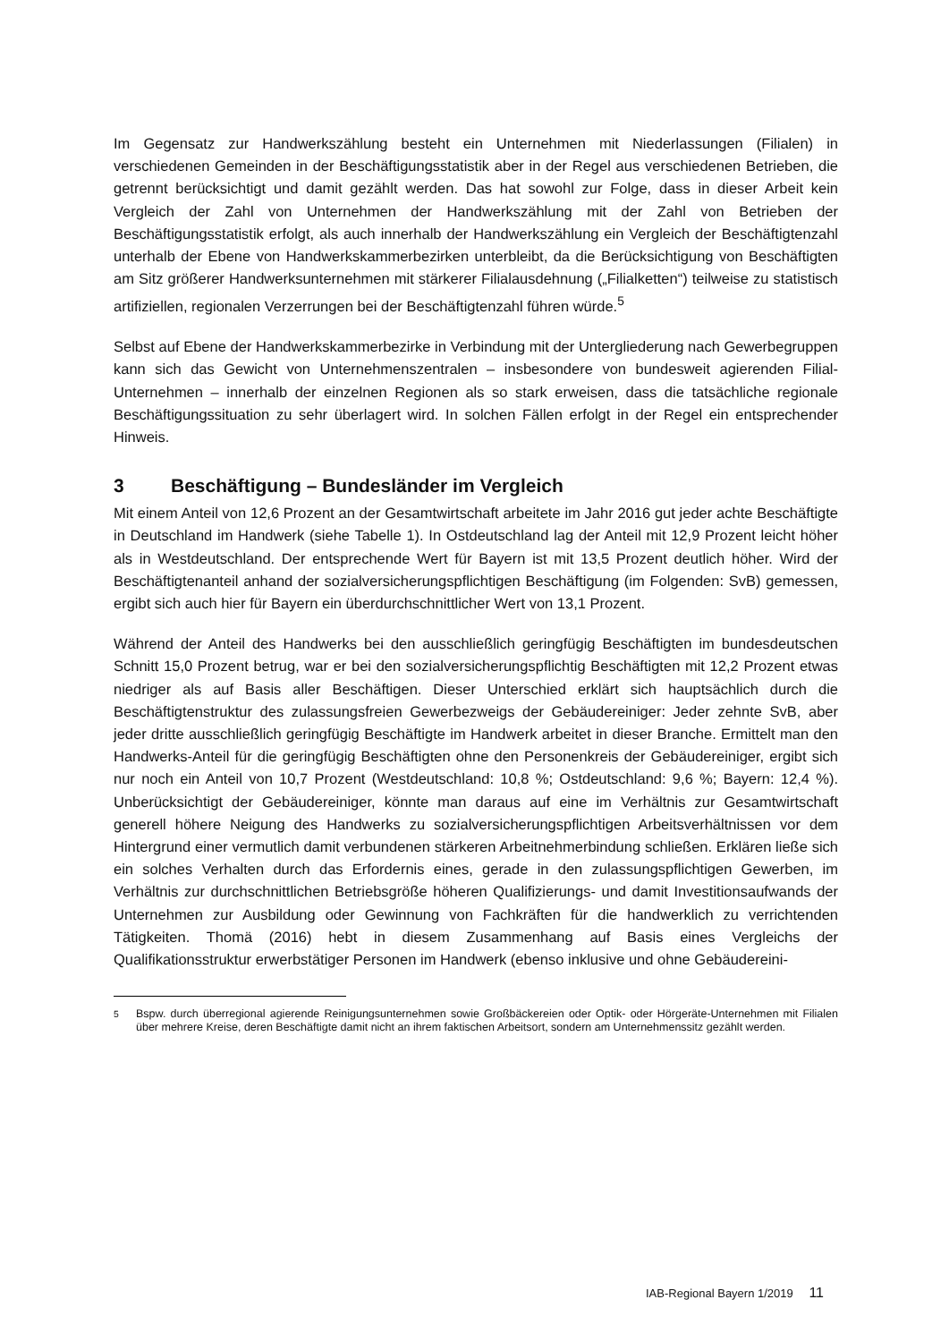Im Gegensatz zur Handwerkszählung besteht ein Unternehmen mit Niederlassungen (Filialen) in verschiedenen Gemeinden in der Beschäftigungsstatistik aber in der Regel aus verschiedenen Betrieben, die getrennt berücksichtigt und damit gezählt werden. Das hat sowohl zur Folge, dass in dieser Arbeit kein Vergleich der Zahl von Unternehmen der Handwerkszählung mit der Zahl von Betrieben der Beschäftigungsstatistik erfolgt, als auch innerhalb der Handwerkszählung ein Vergleich der Beschäftigtenzahl unterhalb der Ebene von Handwerkskammerbezirken unterbleibt, da die Berücksichtigung von Beschäftigten am Sitz größerer Handwerksunternehmen mit stärkerer Filialausdehnung („Filialketten“) teilweise zu statistisch artifiziellen, regionalen Verzerrungen bei der Beschäftigtenzahl führen würde.<sup>5</sup>
Selbst auf Ebene der Handwerkskammerbezirke in Verbindung mit der Untergliederung nach Gewerbegruppen kann sich das Gewicht von Unternehmenszentralen – insbesondere von bundesweit agierenden Filial-Unternehmen – innerhalb der einzelnen Regionen als so stark erweisen, dass die tatsächliche regionale Beschäftigungssituation zu sehr überlagert wird. In solchen Fällen erfolgt in der Regel ein entsprechender Hinweis.
3 Beschäftigung – Bundesländer im Vergleich
Mit einem Anteil von 12,6 Prozent an der Gesamtwirtschaft arbeitete im Jahr 2016 gut jeder achte Beschäftigte in Deutschland im Handwerk (siehe Tabelle 1). In Ostdeutschland lag der Anteil mit 12,9 Prozent leicht höher als in Westdeutschland. Der entsprechende Wert für Bayern ist mit 13,5 Prozent deutlich höher. Wird der Beschäftigtenanteil anhand der sozialversicherungspflichtigen Beschäftigung (im Folgenden: SvB) gemessen, ergibt sich auch hier für Bayern ein überdurchschnittlicher Wert von 13,1 Prozent.
Während der Anteil des Handwerks bei den ausschließlich geringfügig Beschäftigten im bundesdeutschen Schnitt 15,0 Prozent betrug, war er bei den sozialversicherungspflichtig Beschäftigten mit 12,2 Prozent etwas niedriger als auf Basis aller Beschäftigen. Dieser Unterschied erklärt sich hauptsächlich durch die Beschäftigtenstruktur des zulassungsfreien Gewerbezweigs der Gebäudereiniger: Jeder zehnte SvB, aber jeder dritte ausschließlich geringfügig Beschäftigte im Handwerk arbeitet in dieser Branche. Ermittelt man den Handwerks-Anteil für die geringfügig Beschäftigten ohne den Personenkreis der Gebäudereiniger, ergibt sich nur noch ein Anteil von 10,7 Prozent (Westdeutschland: 10,8 %; Ostdeutschland: 9,6 %; Bayern: 12,4 %). Unberücksichtigt der Gebäudereiniger, könnte man daraus auf eine im Verhältnis zur Gesamtwirtschaft generell höhere Neigung des Handwerks zu sozialversicherungspflichtigen Arbeitsverhältnissen vor dem Hintergrund einer vermutlich damit verbundenen stärkeren Arbeitnehmerbindung schließen. Erklären ließe sich ein solches Verhalten durch das Erfordernis eines, gerade in den zulassungspflichtigen Gewerben, im Verhältnis zur durchschnittlichen Betriebsgröße höheren Qualifizierungs- und damit Investitionsaufwands der Unternehmen zur Ausbildung oder Gewinnung von Fachkräften für die handwerklich zu verrichtenden Tätigkeiten. Thomä (2016) hebt in diesem Zusammenhang auf Basis eines Vergleichs der Qualifikationsstruktur erwerbstätiger Personen im Handwerk (ebenso inklusive und ohne Gebäudereini-
<sup>5</sup> Bspw. durch überregional agierende Reinigungsunternehmen sowie Großbäckereien oder Optik- oder Hörgeräte-Unternehmen mit Filialen über mehrere Kreise, deren Beschäftigte damit nicht an ihrem faktischen Arbeitsort, sondern am Unternehmenssitz gezählt werden.
IAB-Regional Bayern 1/2019 11